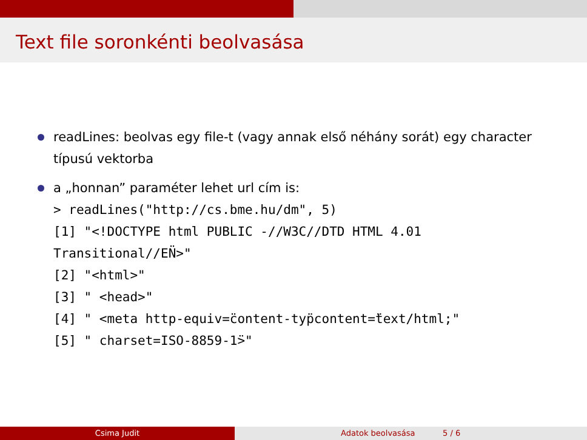Text file soronkénti beolvasása
readLines: beolvas egy file-t (vagy annak első néhány sorát) egy character típusú vektorba
a „honnan” paraméter lehet url cím is:
> readLines("http://cs.bme.hu/dm", 5)
[1] "<!DOCTYPE html PUBLIC -//W3C//DTD HTML 4.01
Transitional//EN̈>"
[2] "<html>"
[3] " <head>"
[4] " <meta http-equiv=̈content-typ̈content=̈text/html;"
[5] " charset=ISO-8859-1̈>"
Csima Judit Adatok beolvasása 5 / 6